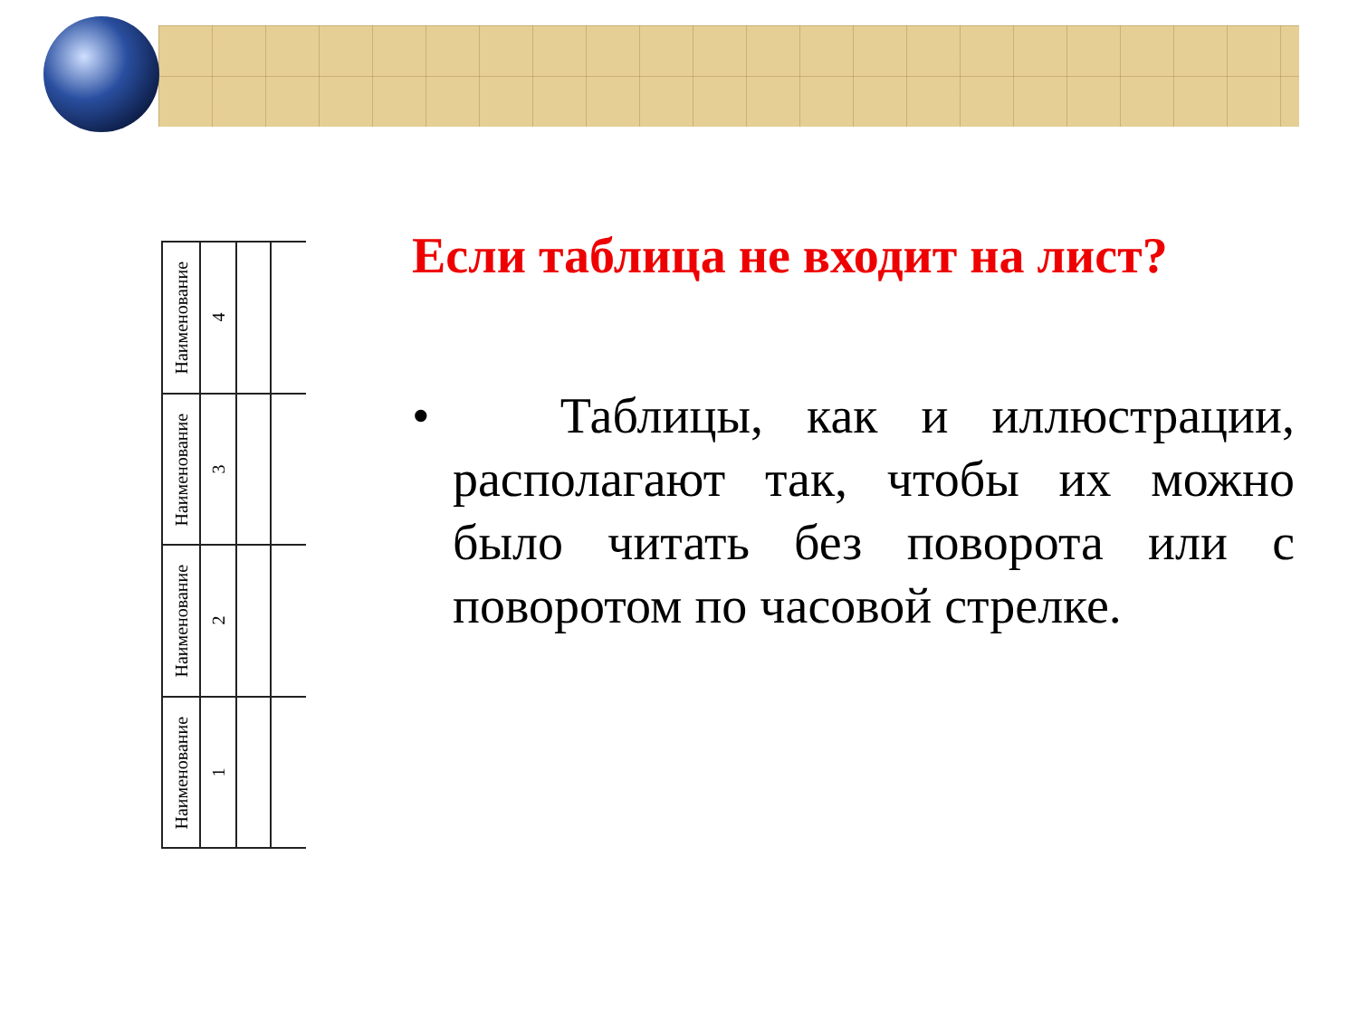| Наименование | 4 | | |
| Наименование | 3 | | |
| Наименование | 2 | | |
| Наименование | 1 | | |
Если таблица не входит на лист?
• Таблицы, как и иллюстрации, располагают так, чтобы их можно было читать без поворота или с поворотом по часовой стрелке.